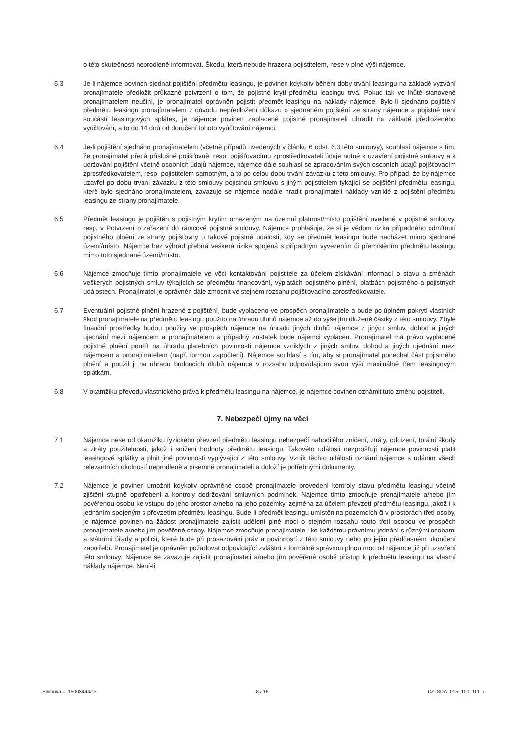o této skutečnosti neprodleně informovat. Škodu, která nebude hrazena pojistitelem, nese v plné výši nájemce.
6.3 Je-li nájemce povinen sjednat pojištění předmětu leasingu, je povinen kdykoliv během doby trvání leasingu na základě vyzvání pronajímatele předložit průkazné potvrzení o tom, že pojistné krytí předmětu leasingu trvá. Pokud tak ve lhůtě stanovené pronajímatelem neučiní, je pronajímatel oprávněn pojistit předmět leasingu na náklady nájemce. Bylo-li sjednáno pojištění předmětu leasingu pronajímatelem z důvodu nepředložení důkazu o sjednaném pojištění ze strany nájemce a pojistné není součástí leasingových splátek, je nájemce povinen zaplacené pojistné pronajímateli uhradit na základě předloženého vyúčtování, a to do 14 dnů od doručení tohoto vyúčtování nájemci.
6.4 Je-li pojištění sjednáno pronajímatelem (včetně případů uvedených v článku 6 odst. 6.3 této smlouvy), souhlasí nájemce s tím, že pronajímatel předá příslušné pojišťovně, resp. pojišťovacímu zprostředkovateli údaje nutné k uzavření pojistné smlouvy a k udržování pojištění včetně osobních údajů nájemce, nájemce dále souhlasí se zpracováním svých osobních údajů pojišťovacím zprostředkovatelem, resp. pojistitelem samotným, a to po celou dobu trvání závazku z této smlouvy. Pro případ, že by nájemce uzavřel po dobu trvání závazku z této smlouvy pojistnou smlouvu s jiným pojistitelem týkající se pojištění předmětu leasingu, které bylo sjednáno pronajímatelem, zavazuje se nájemce nadále hradit pronajímateli náklady vzniklé z pojištění předmětu leasingu ze strany pronajímatele.
6.5 Předmět leasingu je pojištěn s pojistným krytím omezeným na územní platnost/místo pojištění uvedené v pojistné smlouvy, resp. v Potvrzení o zařazení do rámcové pojistné smlouvy. Nájemce prohlašuje, že si je vědom rizika případného odmítnutí pojistného plnění ze strany pojišťovny u takové pojistné události, kdy se předmět leasingu bude nacházet mimo sjednané území/místo. Nájemce bez výhrad přebírá veškerá rizika spojená s případným vyvezením či přemístěním předmětu leasingu mimo toto sjednané území/místo.
6.6 Nájemce zmocňuje tímto pronajímatele ve věci kontaktování pojistitele za účelem získávání informací o stavu a změnách veškerých pojistných smluv týkajících se předmětu financování, výplatách pojistného plnění, platbách pojistného a pojistných událostech. Pronajímatel je oprávněn dále zmocnit ve stejném rozsahu pojišťovacího zprostředkovatele.
6.7 Eventuální pojistné plnění hrazené z pojištění, bude vyplaceno ve prospěch pronajímatele a bude po úplném pokrytí vlastních škod pronajímatele na předmětu leasingu použito na úhradu dluhů nájemce až do výše jím dlužené částky z této smlouvy. Zbylé finanční prostředky budou použity ve prospěch nájemce na úhradu jiných dluhů nájemce z jiných smluv, dohod a jiných ujednání mezi nájemcem a pronajímatelem a případný zůstatek bude nájemci vyplacen. Pronajímatel má právo vyplacené pojistné plnění použít na úhradu platebních povinností nájemce vzniklých z jiných smluv, dohod a jiných ujednání mezi nájemcem a pronajímatelem (např. formou započtení). Nájemce souhlasí s tím, aby si pronajímatel ponechal část pojistného plnění a použil ji na úhradu budoucích dluhů nájemce v rozsahu odpovídajícím svou výší maximálně třem leasingovým splátkám.
6.8 V okamžiku převodu vlastnického práva k předmětu leasingu na nájemce, je nájemce povinen oznámit tuto změnu pojistiteli.
7. Nebezpečí újmy na věci
7.1 Nájemce nese od okamžiku fyzického převzetí předmětu leasingu nebezpečí nahodilého zničení, ztráty, odcizení, totální škody a ztráty použitelnosti, jakož i snížení hodnoty předmětu leasingu. Takovéto události nezprošťují nájemce povinnosti platit leasingové splátky a plnit jiné povinnosti vyplývající z této smlouvy. Vznik těchto událostí oznámí nájemce s udáním všech relevantních okolností neprodleně a písemně pronajímateli a doloží je potřebnými dokumenty.
7.2 Nájemce je povinen umožnit kdykoliv oprávněné osobě pronajímatele provedení kontroly stavu předmětu leasingu včetně zjištění stupně opotřebení a kontroly dodržování smluvních podmínek. Nájemce tímto zmocňuje pronajímatele a/nebo jím pověřenou osobu ke vstupu do jeho prostor a/nebo na jeho pozemky, zejména za účelem převzetí předmětu leasingu, jakož i k jednáním spojeným s převzetím předmětu leasingu. Bude-li předmět leasingu umístěn na pozemcích či v prostorách třetí osoby, je nájemce povinen na žádost pronajímatele zajistit udělení plné moci o stejném rozsahu touto třetí osobou ve prospěch pronajímatele a/nebo jím pověřené osoby. Nájemce zmocňuje pronajímatele i ke každému právnímu jednání s různými osobami a státními úřady a policií, které bude při prosazování práv a povinností z této smlouvy nebo po jejím předčasném ukončení zapotřebí. Pronajímatel je oprávněn požadovat odpovídající zvláštní a formálně správnou plnou moc od nájemce již při uzavření této smlouvy. Nájemce se zavazuje zajistit pronajímateli a/nebo jím pověřené osobě přístup k předmětu leasingu na vlastní náklady nájemce. Není-li
Smlouva č. 15003444/15 8 / 16 CZ_SDA_015_100_101_c